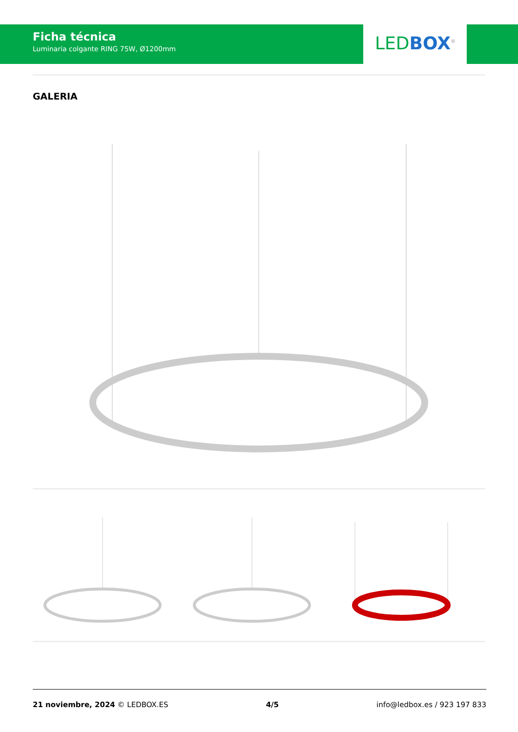Ficha técnica
Luminaria colgante RING 75W, Ø1200mm
LED BOX<sup>®</sup>
GALERIA
21 noviembre, 2024 © LEDBOX.ES 4/5 info@ledbox.es / 923 197 833